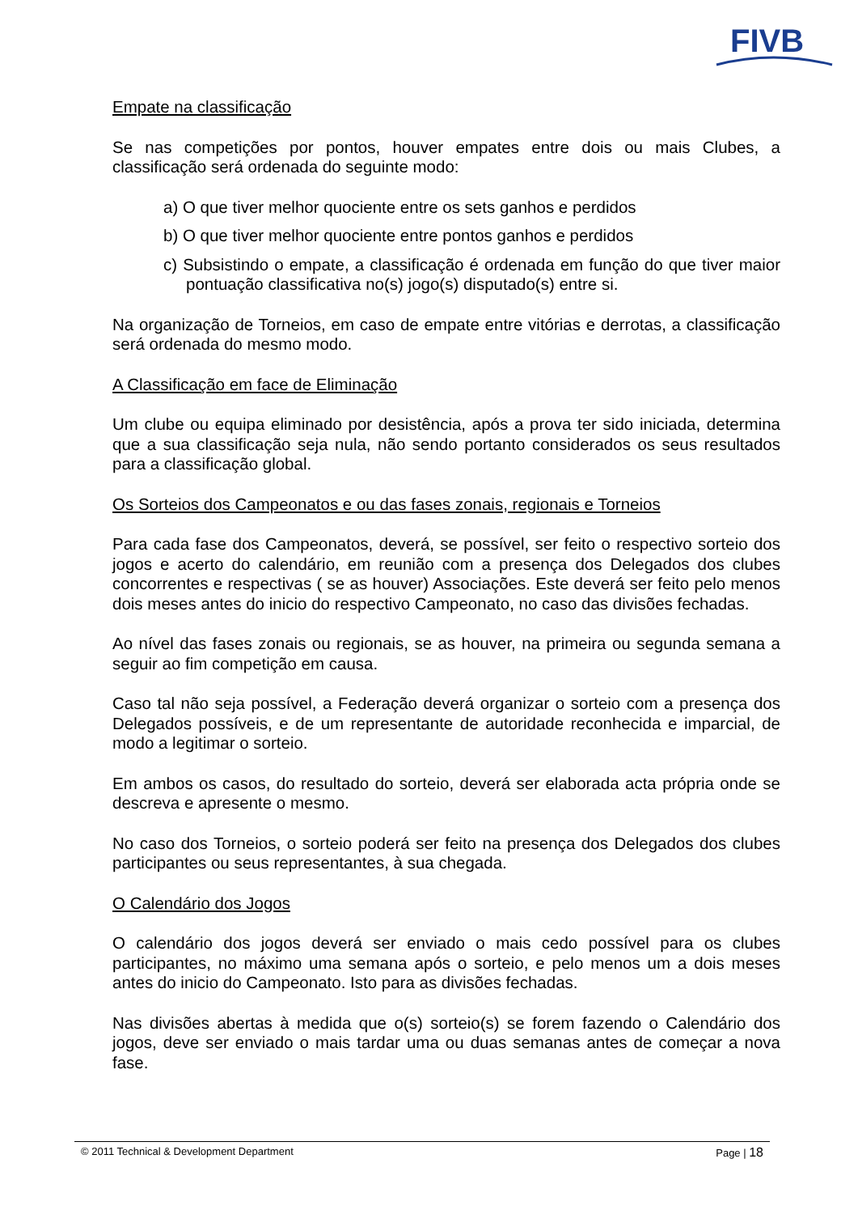FIVB
Empate na classificação
Se nas competições por pontos, houver empates entre dois ou mais Clubes, a classificação será ordenada do seguinte modo:
a) O que tiver melhor quociente entre os sets ganhos e perdidos
b) O que tiver melhor quociente entre pontos ganhos e perdidos
c) Subsistindo o empate, a classificação é ordenada em função do que tiver maior pontuação classificativa no(s) jogo(s) disputado(s) entre si.
Na organização de Torneios, em caso de empate entre vitórias e derrotas, a classificação será ordenada do mesmo modo.
A Classificação em face de Eliminação
Um clube ou equipa eliminado por desistência, após a prova ter sido iniciada, determina que a sua classificação seja nula, não sendo portanto considerados os seus resultados para a classificação global.
Os Sorteios dos Campeonatos e ou das fases zonais, regionais e Torneios
Para cada fase dos Campeonatos, deverá, se possível, ser feito o respectivo sorteio dos jogos e acerto do calendário, em reunião com a presença dos Delegados dos clubes concorrentes e respectivas ( se as houver) Associações. Este deverá ser feito pelo menos dois meses antes do inicio do respectivo Campeonato, no caso das divisões fechadas.
Ao nível das fases zonais ou regionais, se as houver, na primeira ou segunda semana a seguir ao fim competição em causa.
Caso tal não seja possível, a Federação deverá organizar o sorteio com a presença dos Delegados possíveis, e de um representante de autoridade reconhecida e imparcial, de modo a legitimar o sorteio.
Em ambos os casos, do resultado do sorteio, deverá ser elaborada acta própria onde se descreva e apresente o mesmo.
No caso dos Torneios, o sorteio poderá ser feito na presença dos Delegados dos clubes participantes ou seus representantes, à sua chegada.
O Calendário dos Jogos
O calendário dos jogos deverá ser enviado o mais cedo possível para os clubes participantes, no máximo uma semana após o sorteio, e pelo menos um a dois meses antes do inicio do Campeonato. Isto para as divisões fechadas.
Nas divisões abertas à medida que o(s) sorteio(s) se forem fazendo o Calendário dos jogos, deve ser enviado o mais tardar uma ou duas semanas antes de começar a nova fase.
© 2011 Technical & Development Department Page | 18